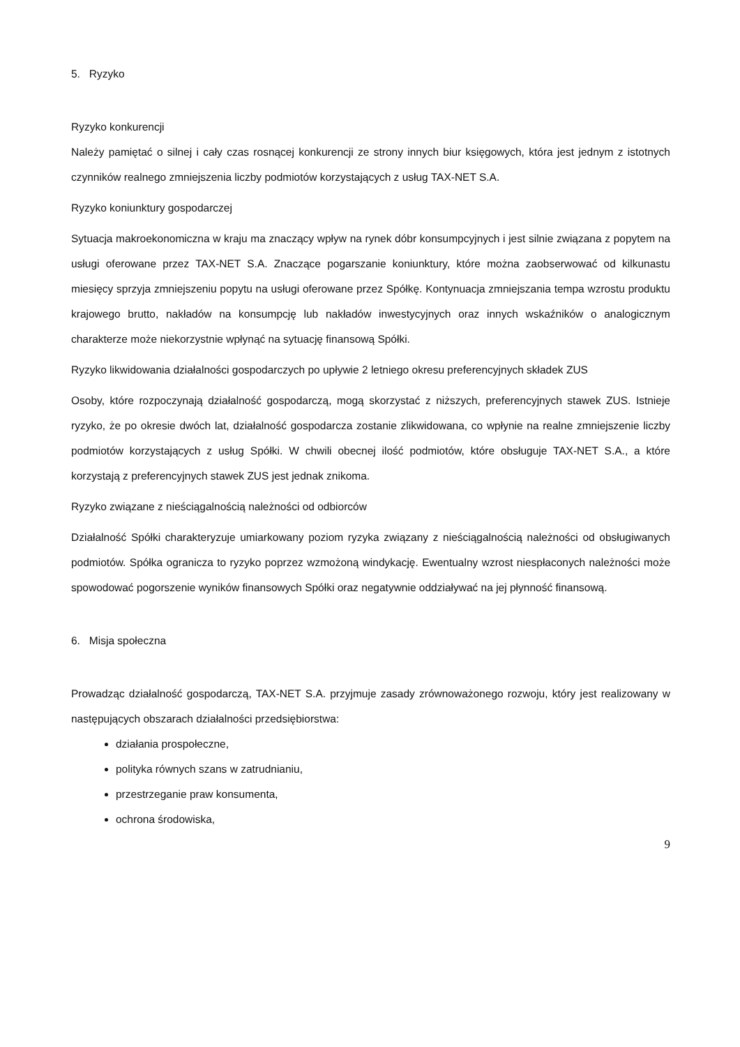5. Ryzyko
Ryzyko konkurencji
Należy pamiętać o silnej i cały czas rosnącej konkurencji ze strony innych biur księgowych, która jest jednym z istotnych czynników realnego zmniejszenia liczby podmiotów korzystających z usług TAX-NET S.A.
Ryzyko koniunktury gospodarczej
Sytuacja makroekonomiczna w kraju ma znaczący wpływ na rynek dóbr konsumpcyjnych i jest silnie związana z popytem na usługi oferowane przez TAX-NET S.A. Znaczące pogarszanie koniunktury, które można zaobserwować od kilkunastu miesięcy sprzyja zmniejszeniu popytu na usługi oferowane przez Spółkę. Kontynuacja zmniejszania tempa wzrostu produktu krajowego brutto, nakładów na konsumpcję lub nakładów inwestycyjnych oraz innych wskaźników o analogicznym charakterze może niekorzystnie wpłynąć na sytuację finansową Spółki.
Ryzyko likwidowania działalności gospodarczych po upływie 2 letniego okresu preferencyjnych składek ZUS
Osoby, które rozpoczynają działalność gospodarczą, mogą skorzystać z niższych, preferencyjnych stawek ZUS. Istnieje ryzyko, że po okresie dwóch lat, działalność gospodarcza zostanie zlikwidowana, co wpłynie na realne zmniejszenie liczby podmiotów korzystających z usług Spółki. W chwili obecnej ilość podmiotów, które obsługuje TAX-NET S.A., a które korzystają z preferencyjnych stawek ZUS jest jednak znikoma.
Ryzyko związane z nieściągalnością należności od odbiorców
Działalność Spółki charakteryzuje umiarkowany poziom ryzyka związany z nieściągalnością należności od obsługiwanych podmiotów. Spółka ogranicza to ryzyko poprzez wzmożoną windykację. Ewentualny wzrost niespłaconych należności może spowodować pogorszenie wyników finansowych Spółki oraz negatywnie oddziaływać na jej płynność finansową.
6. Misja społeczna
Prowadząc działalność gospodarczą, TAX-NET S.A. przyjmuje zasady zrównoważonego rozwoju, który jest realizowany w następujących obszarach działalności przedsiębiorstwa:
działania prospołeczne,
polityka równych szans w zatrudnianiu,
przestrzeganie praw konsumenta,
ochrona środowiska,
9